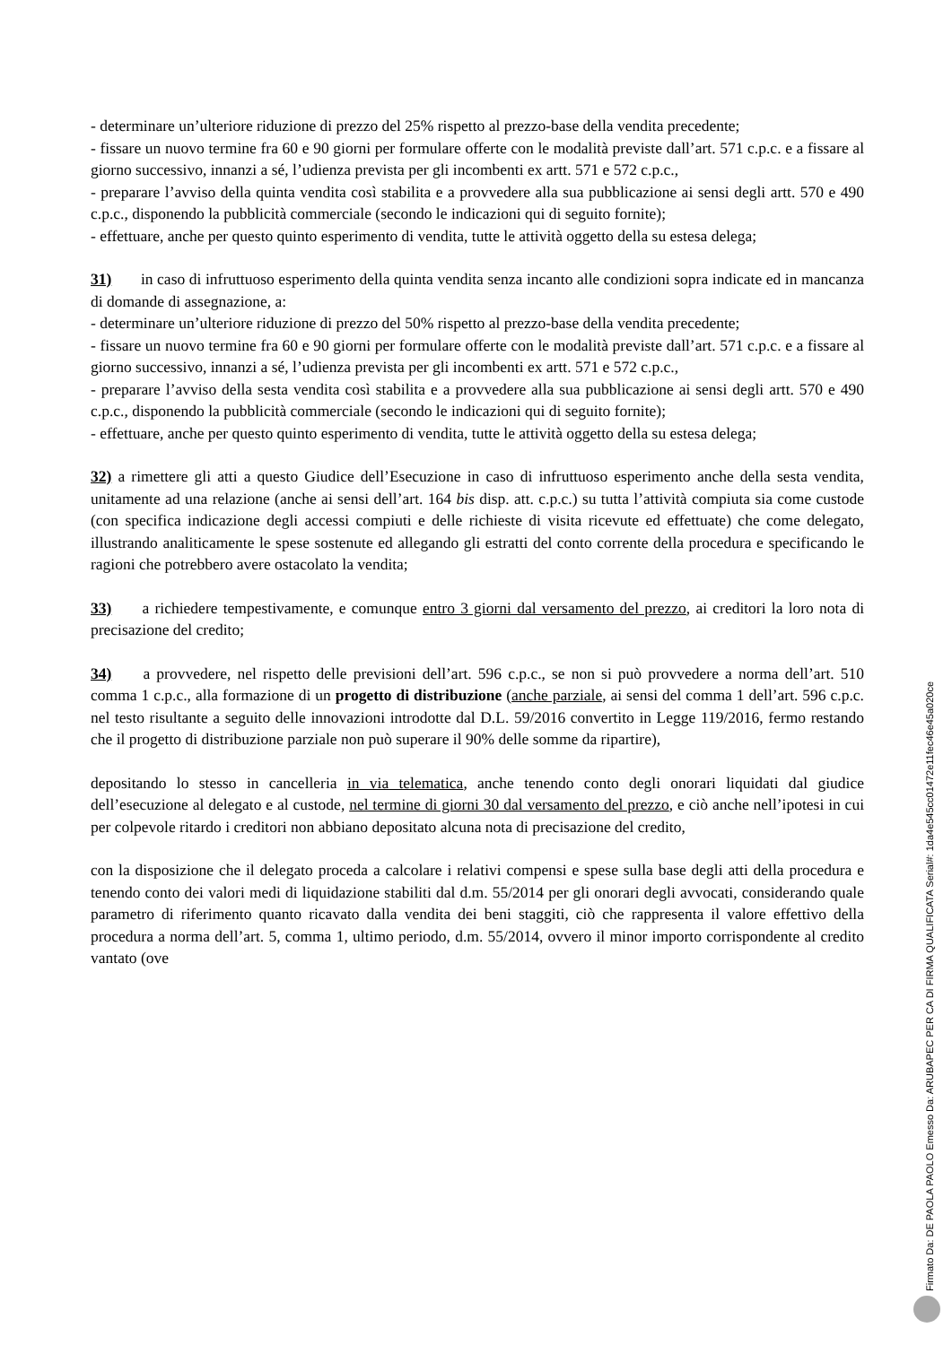- determinare un’ulteriore riduzione di prezzo del 25% rispetto al prezzo-base della vendita precedente;
- fissare un nuovo termine fra 60 e 90 giorni per formulare offerte con le modalità previste dall’art. 571 c.p.c. e a fissare al giorno successivo, innanzi a sé, l’udienza prevista per gli incombenti ex artt. 571 e 572 c.p.c.,
- preparare l’avviso della quinta vendita così stabilita e a provvedere alla sua pubblicazione ai sensi degli artt. 570 e 490 c.p.c., disponendo la pubblicità commerciale (secondo le indicazioni qui di seguito fornite);
- effettuare, anche per questo quinto esperimento di vendita, tutte le attività oggetto della su estesa delega;
31) in caso di infruttuoso esperimento della quinta vendita senza incanto alle condizioni sopra indicate ed in mancanza di domande di assegnazione, a:
- determinare un’ulteriore riduzione di prezzo del 50% rispetto al prezzo-base della vendita precedente;
- fissare un nuovo termine fra 60 e 90 giorni per formulare offerte con le modalità previste dall’art. 571 c.p.c. e a fissare al giorno successivo, innanzi a sé, l’udienza prevista per gli incombenti ex artt. 571 e 572 c.p.c.,
- preparare l’avviso della sesta vendita così stabilita e a provvedere alla sua pubblicazione ai sensi degli artt. 570 e 490 c.p.c., disponendo la pubblicità commerciale (secondo le indicazioni qui di seguito fornite);
- effettuare, anche per questo quinto esperimento di vendita, tutte le attività oggetto della su estesa delega;
32) a rimettere gli atti a questo Giudice dell’Esecuzione in caso di infruttuoso esperimento anche della sesta vendita, unitamente ad una relazione (anche ai sensi dell’art. 164 bis disp. att. c.p.c.) su tutta l’attività compiuta sia come custode (con specifica indicazione degli accessi compiuti e delle richieste di visita ricevute ed effettuate) che come delegato, illustrando analiticamente le spese sostenute ed allegando gli estratti del conto corrente della procedura e specificando le ragioni che potrebbero avere ostacolato la vendita;
33) a richiedere tempestivamente, e comunque entro 3 giorni dal versamento del prezzo, ai creditori la loro nota di precisazione del credito;
34) a provvedere, nel rispetto delle previsioni dell’art. 596 c.p.c., se non si può provvedere a norma dell’art. 510 comma 1 c.p.c., alla formazione di un progetto di distribuzione (anche parziale, ai sensi del comma 1 dell’art. 596 c.p.c. nel testo risultante a seguito delle innovazioni introdotte dal D.L. 59/2016 convertito in Legge 119/2016, fermo restando che il progetto di distribuzione parziale non può superare il 90% delle somme da ripartire),
depositando lo stesso in cancelleria in via telematica, anche tenendo conto degli onorari liquidati dal giudice dell’esecuzione al delegato e al custode, nel termine di giorni 30 dal versamento del prezzo, e ciò anche nell’ipotesi in cui per colpevole ritardo i creditori non abbiano depositato alcuna nota di precisazione del credito,
con la disposizione che il delegato proceda a calcolare i relativi compensi e spese sulla base degli atti della procedura e tenendo conto dei valori medi di liquidazione stabiliti dal d.m. 55/2014 per gli onorari degli avvocati, considerando quale parametro di riferimento quanto ricavato dalla vendita dei beni staggiti, ciò che rappresenta il valore effettivo della procedura a norma dell’art. 5, comma 1, ultimo periodo, d.m. 55/2014, ovvero il minor importo corrispondente al credito vantato (ove
Firmato Da: DE PAOLA PAOLO Emesso Da: ARUBAPEC PER CA DI FIRMA QUALIFICATA Serial#: 1da4e545cc01472e11fec46e45a020ce